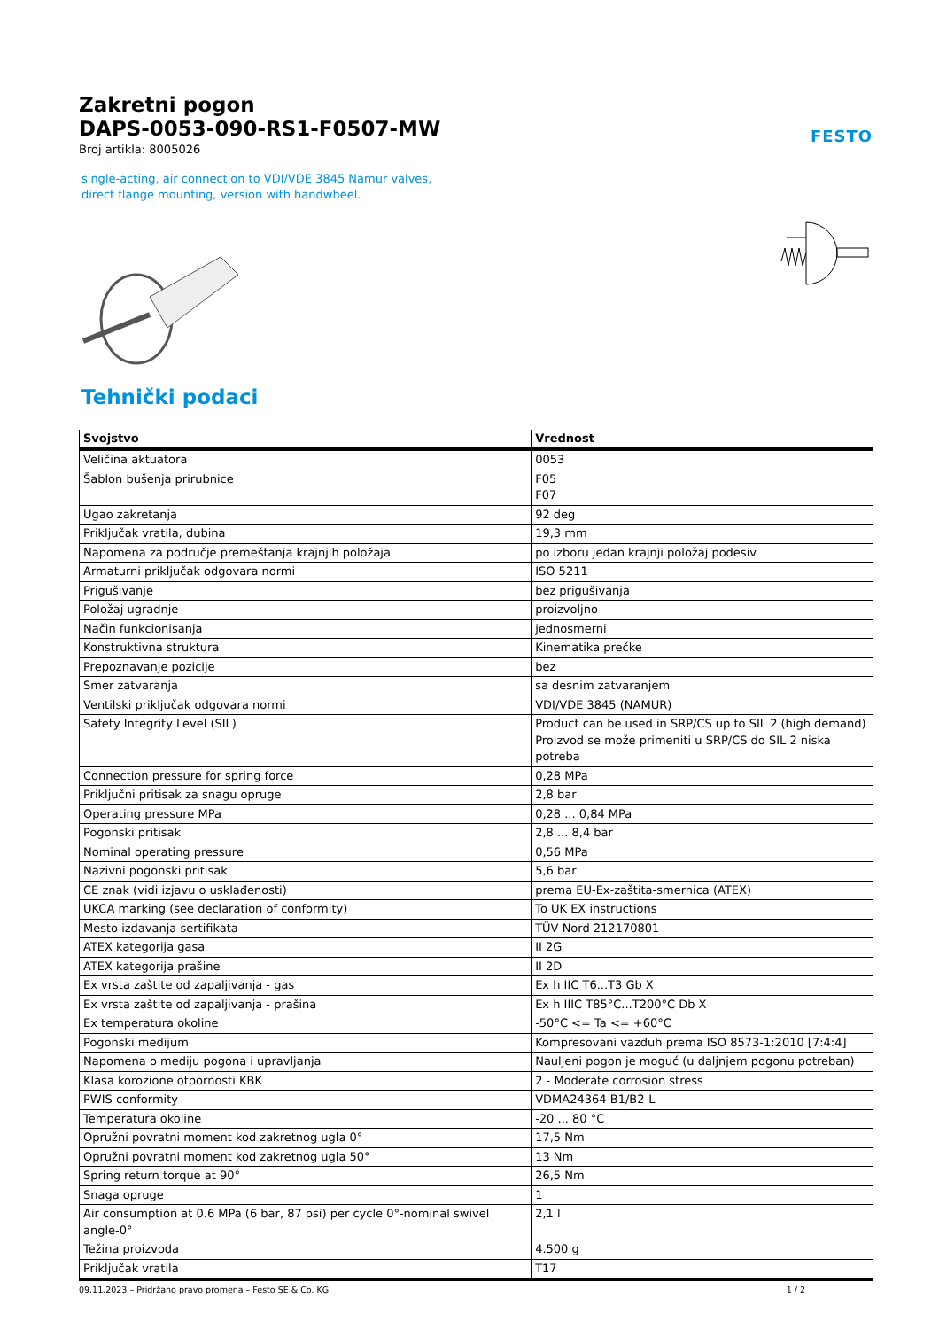Zakretni pogon
DAPS-0053-090-RS1-F0507-MW
Broj artikla: 8005026
FESTO
single-acting, air connection to VDI/VDE 3845 Namur valves, direct flange mounting, version with handwheel.
Tehnički podaci
| Svojstvo | Vrednost |
| --- | --- |
| Veličina aktuatora | 0053 |
| Šablon bušenja prirubnice | F05 F07 |
| Ugao zakretanja | 92 deg |
| Priključak vratila, dubina | 19,3 mm |
| Napomena za područje premeštanja krajnjih položaja | po izboru jedan krajnji položaj podesiv |
| Armaturni priključak odgovara normi | ISO 5211 |
| Prigušivanje | bez prigušivanja |
| Položaj ugradnje | proizvoljno |
| Način funkcionisanja | jednosmerni |
| Konstruktivna struktura | Kinematika prečke |
| Prepoznavanje pozicije | bez |
| Smer zatvaranja | sa desnim zatvaranjem |
| Ventilski priključak odgovara normi | VDI/VDE 3845 (NAMUR) |
| Safety Integrity Level (SIL) | Product can be used in SRP/CS up to SIL 2 (high demand) Proizvod se može primeniti u SRP/CS do SIL 2 niska potreba |
| Connection pressure for spring force | 0,28 MPa |
| Priključni pritisak za snagu opruge | 2,8 bar |
| Operating pressure MPa | 0,28 ... 0,84 MPa |
| Pogonski pritisak | 2,8 ... 8,4 bar |
| Nominal operating pressure | 0,56 MPa |
| Nazivni pogonski pritisak | 5,6 bar |
| CE znak (vidi izjavu o usklađenosti) | prema EU-Ex-zaštita-smernica (ATEX) |
| UKCA marking (see declaration of conformity) | To UK EX instructions |
| Mesto izdavanja sertifikata | TÜV Nord 212170801 |
| ATEX kategorija gasa | II 2G |
| ATEX kategorija prašine | II 2D |
| Ex vrsta zaštite od zapaljivanja - gas | Ex h IIC T6...T3 Gb X |
| Ex vrsta zaštite od zapaljivanja - prašina | Ex h IIIC T85°C...T200°C Db X |
| Ex temperatura okoline | -50°C <= Ta <= +60°C |
| Pogonski medijum | Kompresovani vazduh prema ISO 8573-1:2010 [7:4:4] |
| Napomena o mediju pogona i upravljanja | Nauljeni pogon je moguć (u daljnjem pogonu potreban) |
| Klasa korozione otpornosti KBK | 2 - Moderate corrosion stress |
| PWIS conformity | VDMA24364-B1/B2-L |
| Temperatura okoline | -20 ... 80 °C |
| Opružni povratni moment kod zakretnog ugla 0° | 17,5 Nm |
| Opružni povratni moment kod zakretnog ugla 50° | 13 Nm |
| Spring return torque at 90° | 26,5 Nm |
| Snaga opruge | 1 |
| Air consumption at 0.6 MPa (6 bar, 87 psi) per cycle 0°-nominal swivel angle-0° | 2,1 l |
| Težina proizvoda | 4.500 g |
| Priključak vratila | T17 |
09.11.2023 – Pridržano pravo promena – Festo SE & Co. KG 1 / 2